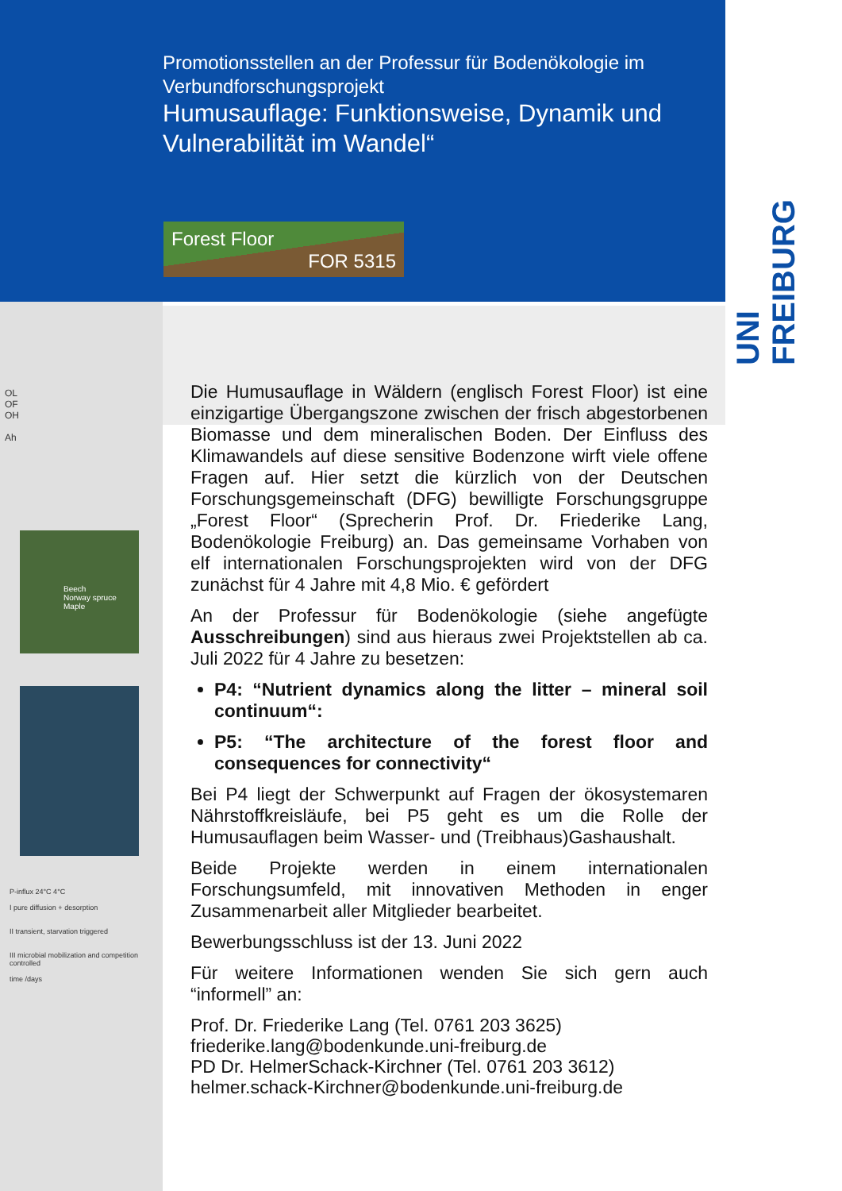Promotionsstellen an der Professur für Bodenökologie im Verbundforschungsprojekt
Humusauflage: Funktionsweise, Dynamik und Vulnerabilität im Wandel“
Forest Floor
FOR 5315
UNI FREIBURG
Beech
Norway spruce
Maple
OL
OF
OH
Ah
P-influx 24°C 4°C
I pure diffusion + desorption
II transient, starvation triggered
III microbial mobilization and competition controlled
time /days
Die Humusauflage in Wäldern (englisch Forest Floor) ist eine einzigartige Übergangszone zwischen der frisch abgestorbenen Biomasse und dem mineralischen Boden. Der Einfluss des Klimawandels auf diese sensitive Bodenzone wirft viele offene Fragen auf. Hier setzt die kürzlich von der Deutschen Forschungsgemeinschaft (DFG) bewilligte Forschungsgruppe „Forest Floor“ (Sprecherin Prof. Dr. Friederike Lang, Bodenökologie Freiburg) an. Das gemeinsame Vorhaben von elf internationalen Forschungsprojekten wird von der DFG zunächst für 4 Jahre mit 4,8 Mio. € gefördert
An der Professur für Bodenökologie (siehe angefügte Ausschreibungen) sind aus hieraus zwei Projektstellen ab ca. Juli 2022 für 4 Jahre zu besetzen:
P4: “Nutrient dynamics along the litter – mineral soil continuum“:
P5: “The architecture of the forest floor and consequences for connectivity“
Bei P4 liegt der Schwerpunkt auf Fragen der ökosystemaren Nährstoffkreisläufe, bei P5 geht es um die Rolle der Humusauflagen beim Wasser- und (Treibhaus)Gashaushalt.
Beide Projekte werden in einem internationalen Forschungsumfeld, mit innovativen Methoden in enger Zusammenarbeit aller Mitglieder bearbeitet.
Bewerbungsschluss ist der 13. Juni 2022
Für weitere Informationen wenden Sie sich gern auch “informell” an:
Prof. Dr. Friederike Lang (Tel. 0761 203 3625)
friederike.lang@bodenkunde.uni-freiburg.de
PD Dr. HelmerSchack-Kirchner (Tel. 0761 203 3612)
helmer.schack-Kirchner@bodenkunde.uni-freiburg.de